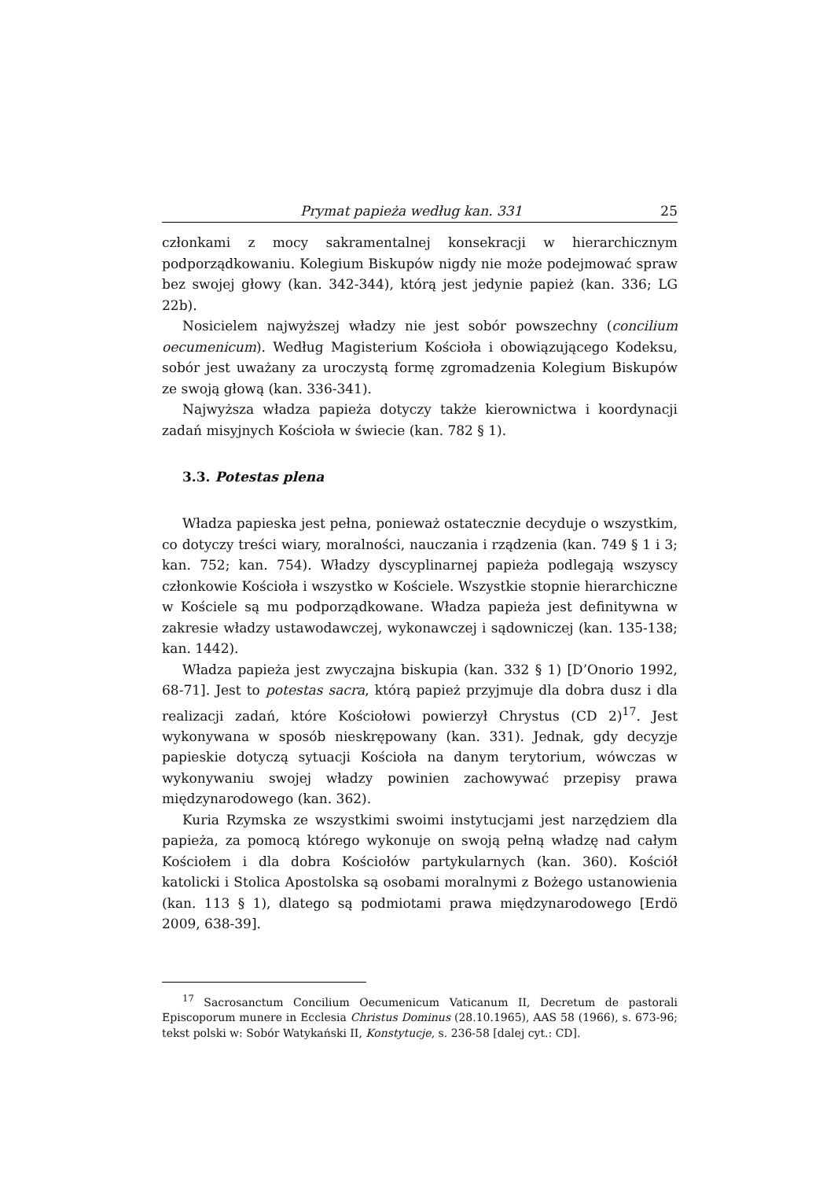Prymat papieża według kan. 331 25
członkami z mocy sakramentalnej konsekracji w hierarchicznym podporządkowaniu. Kolegium Biskupów nigdy nie może podejmować spraw bez swojej głowy (kan. 342-344), którą jest jedynie papież (kan. 336; LG 22b).
Nosicielem najwyższej władzy nie jest sobór powszechny (concilium oecumenicum). Według Magisterium Kościoła i obowiązującego Kodeksu, sobór jest uważany za uroczystą formę zgromadzenia Kolegium Biskupów ze swoją głową (kan. 336-341).
Najwyższa władza papieża dotyczy także kierownictwa i koordynacji zadań misyjnych Kościoła w świecie (kan. 782 § 1).
3.3. Potestas plena
Władza papieska jest pełna, ponieważ ostatecznie decyduje o wszystkim, co dotyczy treści wiary, moralności, nauczania i rządzenia (kan. 749 § 1 i 3; kan. 752; kan. 754). Władzy dyscyplinarnej papieża podlegają wszyscy członkowie Kościoła i wszystko w Kościele. Wszystkie stopnie hierarchiczne w Kościele są mu podporządkowane. Władza papieża jest definitywna w zakresie władzy ustawodawczej, wykonawczej i sądowniczej (kan. 135-138; kan. 1442).
Władza papieża jest zwyczajna biskupia (kan. 332 § 1) [D’Onorio 1992, 68-71]. Jest to potestas sacra, którą papież przyjmuje dla dobra dusz i dla realizacji zadań, które Kościołowi powierzył Chrystus (CD 2)<sup>17</sup>. Jest wykonywana w sposób nieskrępowany (kan. 331). Jednak, gdy decyzje papieskie dotyczą sytuacji Kościoła na danym terytorium, wówczas w wykonywaniu swojej władzy powinien zachowywać przepisy prawa międzynarodowego (kan. 362).
Kuria Rzymska ze wszystkimi swoimi instytucjami jest narzędziem dla papieża, za pomocą którego wykonuje on swoją pełną władzę nad całym Kościołem i dla dobra Kościołów partykularnych (kan. 360). Kościół katolicki i Stolica Apostolska są osobami moralnymi z Bożego ustanowienia (kan. 113 § 1), dlatego są podmiotami prawa międzynarodowego [Erdö 2009, 638-39].
<sup>17</sup> Sacrosanctum Concilium Oecumenicum Vaticanum II, Decretum de pastorali Episcoporum munere in Ecclesia Christus Dominus (28.10.1965), AAS 58 (1966), s. 673-96; tekst polski w: Sobór Watykański II, Konstytucje, s. 236-58 [dalej cyt.: CD].